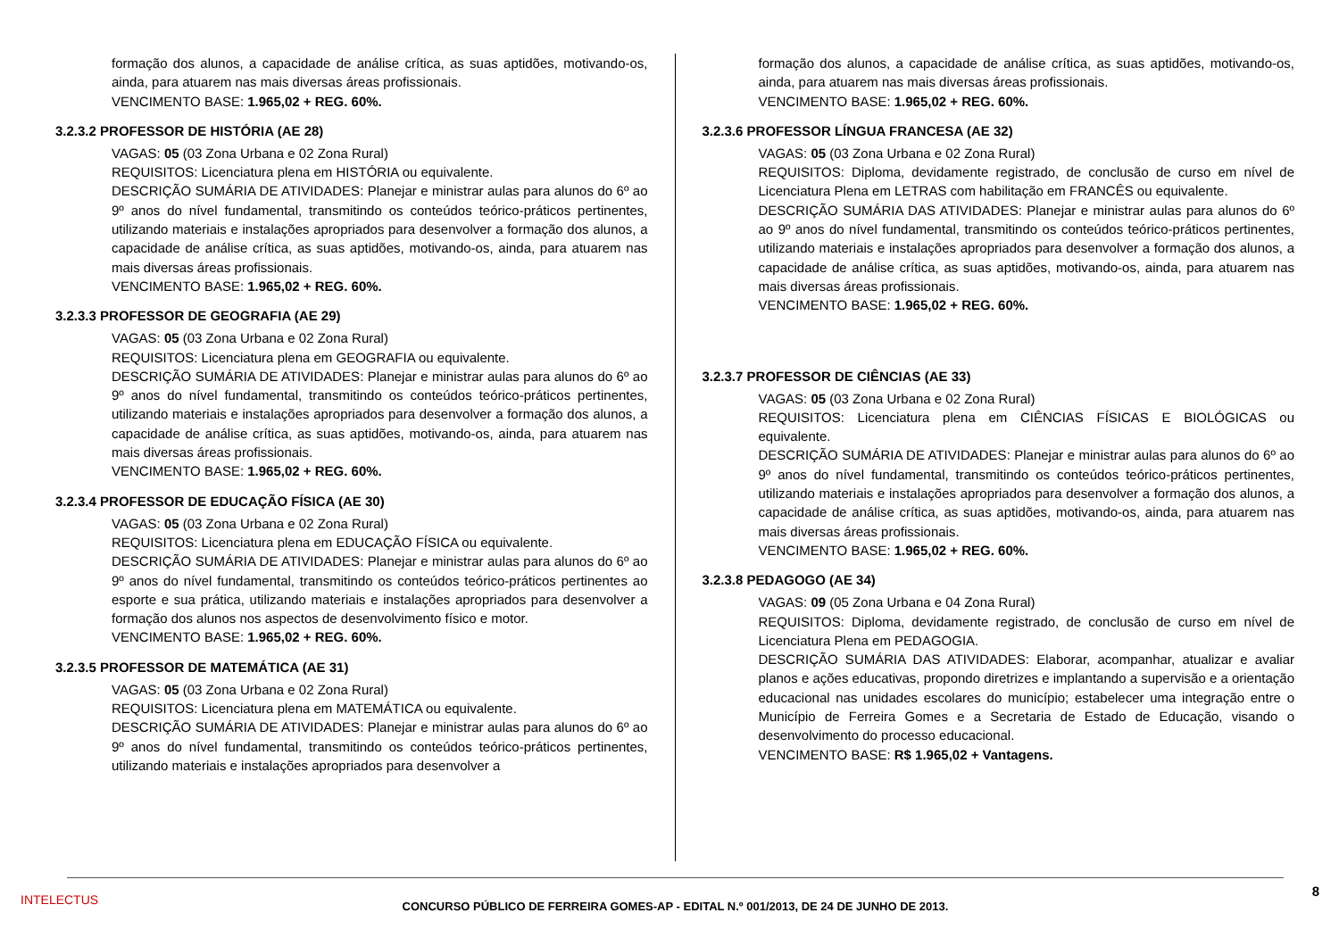formação dos alunos, a capacidade de análise crítica, as suas aptidões, motivando-os, ainda, para atuarem nas mais diversas áreas profissionais.
VENCIMENTO BASE: 1.965,02 + REG. 60%.
3.2.3.2 PROFESSOR DE HISTÓRIA (AE 28)
VAGAS: 05 (03 Zona Urbana e 02 Zona Rural)
REQUISITOS: Licenciatura plena em HISTÓRIA ou equivalente.
DESCRIÇÃO SUMÁRIA DE ATIVIDADES: Planejar e ministrar aulas para alunos do 6º ao 9º anos do nível fundamental, transmitindo os conteúdos teórico-práticos pertinentes, utilizando materiais e instalações apropriados para desenvolver a formação dos alunos, a capacidade de análise crítica, as suas aptidões, motivando-os, ainda, para atuarem nas mais diversas áreas profissionais.
VENCIMENTO BASE: 1.965,02 + REG. 60%.
3.2.3.3 PROFESSOR DE GEOGRAFIA (AE 29)
VAGAS: 05 (03 Zona Urbana e 02 Zona Rural)
REQUISITOS: Licenciatura plena em GEOGRAFIA ou equivalente.
DESCRIÇÃO SUMÁRIA DE ATIVIDADES: Planejar e ministrar aulas para alunos do 6º ao 9º anos do nível fundamental, transmitindo os conteúdos teórico-práticos pertinentes, utilizando materiais e instalações apropriados para desenvolver a formação dos alunos, a capacidade de análise crítica, as suas aptidões, motivando-os, ainda, para atuarem nas mais diversas áreas profissionais.
VENCIMENTO BASE: 1.965,02 + REG. 60%.
3.2.3.4 PROFESSOR DE EDUCAÇÃO FÍSICA (AE 30)
VAGAS: 05 (03 Zona Urbana e 02 Zona Rural)
REQUISITOS: Licenciatura plena em EDUCAÇÃO FÍSICA ou equivalente.
DESCRIÇÃO SUMÁRIA DE ATIVIDADES: Planejar e ministrar aulas para alunos do 6º ao 9º anos do nível fundamental, transmitindo os conteúdos teórico-práticos pertinentes ao esporte e sua prática, utilizando materiais e instalações apropriados para desenvolver a formação dos alunos nos aspectos de desenvolvimento físico e motor.
VENCIMENTO BASE: 1.965,02 + REG. 60%.
3.2.3.5 PROFESSOR DE MATEMÁTICA (AE 31)
VAGAS: 05 (03 Zona Urbana e 02 Zona Rural)
REQUISITOS: Licenciatura plena em MATEMÁTICA ou equivalente.
DESCRIÇÃO SUMÁRIA DE ATIVIDADES: Planejar e ministrar aulas para alunos do 6º ao 9º anos do nível fundamental, transmitindo os conteúdos teórico-práticos pertinentes, utilizando materiais e instalações apropriados para desenvolver a
formação dos alunos, a capacidade de análise crítica, as suas aptidões, motivando-os, ainda, para atuarem nas mais diversas áreas profissionais.
VENCIMENTO BASE: 1.965,02 + REG. 60%.
3.2.3.6 PROFESSOR LÍNGUA FRANCESA (AE 32)
VAGAS: 05 (03 Zona Urbana e 02 Zona Rural)
REQUISITOS: Diploma, devidamente registrado, de conclusão de curso em nível de Licenciatura Plena em LETRAS com habilitação em FRANCÊS ou equivalente.
DESCRIÇÃO SUMÁRIA DAS ATIVIDADES: Planejar e ministrar aulas para alunos do 6º ao 9º anos do nível fundamental, transmitindo os conteúdos teórico-práticos pertinentes, utilizando materiais e instalações apropriados para desenvolver a formação dos alunos, a capacidade de análise crítica, as suas aptidões, motivando-os, ainda, para atuarem nas mais diversas áreas profissionais.
VENCIMENTO BASE: 1.965,02 + REG. 60%.
3.2.3.7 PROFESSOR DE CIÊNCIAS (AE 33)
VAGAS: 05 (03 Zona Urbana e 02 Zona Rural)
REQUISITOS: Licenciatura plena em CIÊNCIAS FÍSICAS E BIOLÓGICAS ou equivalente.
DESCRIÇÃO SUMÁRIA DE ATIVIDADES: Planejar e ministrar aulas para alunos do 6º ao 9º anos do nível fundamental, transmitindo os conteúdos teórico-práticos pertinentes, utilizando materiais e instalações apropriados para desenvolver a formação dos alunos, a capacidade de análise crítica, as suas aptidões, motivando-os, ainda, para atuarem nas mais diversas áreas profissionais.
VENCIMENTO BASE: 1.965,02 + REG. 60%.
3.2.3.8 PEDAGOGO (AE 34)
VAGAS: 09 (05 Zona Urbana e 04 Zona Rural)
REQUISITOS: Diploma, devidamente registrado, de conclusão de curso em nível de Licenciatura Plena em PEDAGOGIA.
DESCRIÇÃO SUMÁRIA DAS ATIVIDADES: Elaborar, acompanhar, atualizar e avaliar planos e ações educativas, propondo diretrizes e implantando a supervisão e a orientação educacional nas unidades escolares do município; estabelecer uma integração entre o Município de Ferreira Gomes e a Secretaria de Estado de Educação, visando o desenvolvimento do processo educacional.
VENCIMENTO BASE: R$ 1.965,02 + Vantagens.
8
INTELECTUS
CONCURSO PÚBLICO DE FERREIRA GOMES-AP - EDITAL N.º 001/2013, DE 24 DE JUNHO DE 2013.